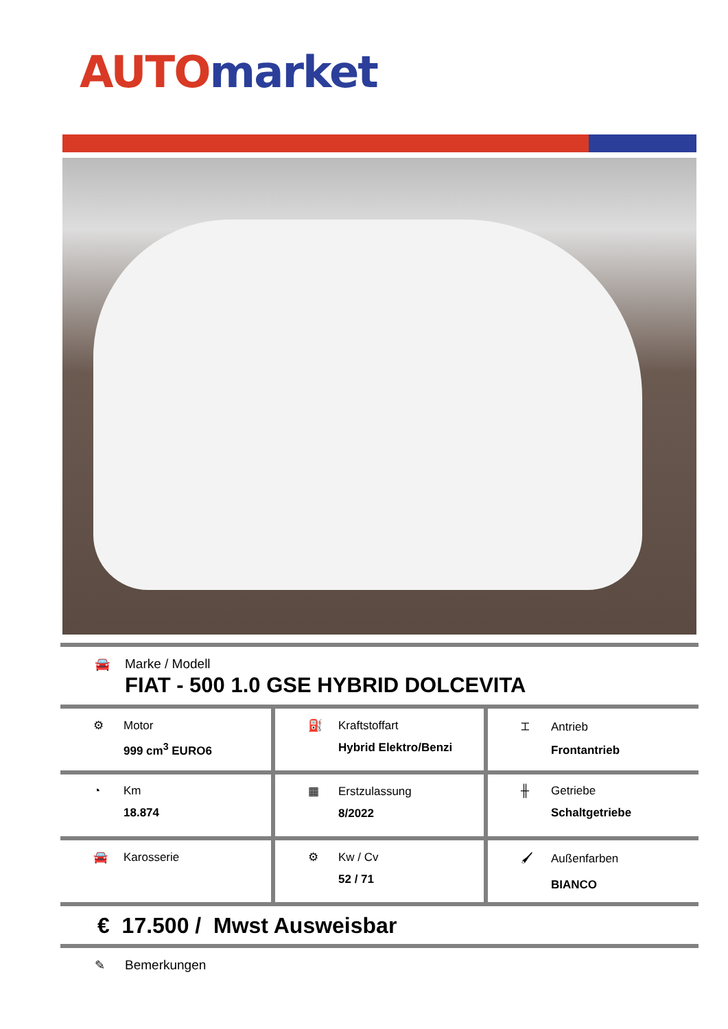AUTO market
🚘 Marke / Modell
FIAT - 500 1.0 GSE HYBRID DOLCEVITA
| ⚙ Motor 999 cm<sup>3</sup> EURO6 | ⛽ Kraftstoffart Hybrid Elektro/Benzi | ⌶ Antrieb Frontantrieb |
| ◔ Km 18.874 | ▦ Erstzulassung 8/2022 | ╫ Getriebe Schaltgetriebe |
| 🚘 Karosserie | ⚙ Kw / Cv 52 / 71 | 🖌 Außenfarben BIANCO |
€ 17.500 / Mwst Ausweisbar
✎ Bemerkungen